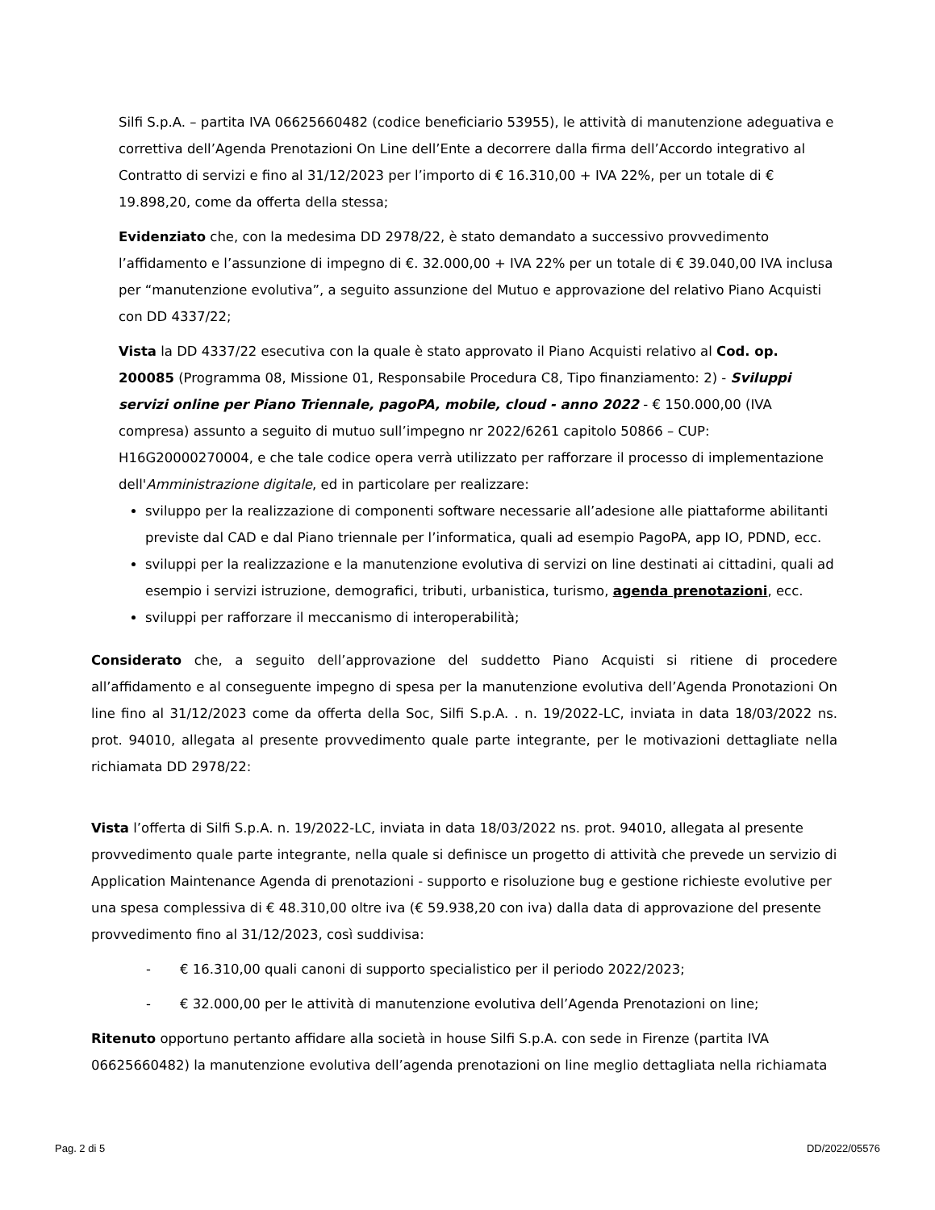Silfi S.p.A. – partita IVA 06625660482 (codice beneficiario 53955), le attività di manutenzione adeguativa e correttiva dell’Agenda Prenotazioni On Line dell’Ente a decorrere dalla firma dell’Accordo integrativo al Contratto di servizi e fino al 31/12/2023 per l’importo di € 16.310,00 + IVA 22%, per un totale di € 19.898,20, come da offerta della stessa;
Evidenziato che, con la medesima DD 2978/22, è stato demandato a successivo provvedimento l’affidamento e l’assunzione di impegno di €. 32.000,00 + IVA 22% per un totale di € 39.040,00 IVA inclusa per “manutenzione evolutiva”, a seguito assunzione del Mutuo e approvazione del relativo Piano Acquisti con DD 4337/22;
Vista la DD 4337/22 esecutiva con la quale è stato approvato il Piano Acquisti relativo al Cod. op. 200085 (Programma 08, Missione 01, Responsabile Procedura C8, Tipo finanziamento: 2) - Sviluppi servizi online per Piano Triennale, pagoPA, mobile, cloud - anno 2022 - € 150.000,00 (IVA compresa) assunto a seguito di mutuo sull’impegno nr 2022/6261 capitolo 50866 – CUP: H16G20000270004, e che tale codice opera verrà utilizzato per rafforzare il processo di implementazione dell'Amministrazione digitale, ed in particolare per realizzare:
sviluppo per la realizzazione di componenti software necessarie all’adesione alle piattaforme abilitanti previste dal CAD e dal Piano triennale per l’informatica, quali ad esempio PagoPA, app IO, PDND, ecc.
sviluppi per la realizzazione e la manutenzione evolutiva di servizi on line destinati ai cittadini, quali ad esempio i servizi istruzione, demografici, tributi, urbanistica, turismo, agenda prenotazioni, ecc.
sviluppi per rafforzare il meccanismo di interoperabilità;
Considerato che, a seguito dell’approvazione del suddetto Piano Acquisti si ritiene di procedere all’affidamento e al conseguente impegno di spesa per la manutenzione evolutiva dell’Agenda Pronotazioni On line fino al 31/12/2023 come da offerta della Soc, Silfi S.p.A. . n. 19/2022-LC, inviata in data 18/03/2022 ns. prot. 94010, allegata al presente provvedimento quale parte integrante, per le motivazioni dettagliate nella richiamata DD 2978/22:
Vista l’offerta di Silfi S.p.A. n. 19/2022-LC, inviata in data 18/03/2022 ns. prot. 94010, allegata al presente provvedimento quale parte integrante, nella quale si definisce un progetto di attività che prevede un servizio di Application Maintenance Agenda di prenotazioni - supporto e risoluzione bug e gestione richieste evolutive per una spesa complessiva di € 48.310,00 oltre iva (€ 59.938,20 con iva) dalla data di approvazione del presente provvedimento fino al 31/12/2023, così suddivisa:
- € 16.310,00 quali canoni di supporto specialistico per il periodo 2022/2023;
- € 32.000,00 per le attività di manutenzione evolutiva dell’Agenda Prenotazioni on line;
Ritenuto opportuno pertanto affidare alla società in house Silfi S.p.A. con sede in Firenze (partita IVA 06625660482) la manutenzione evolutiva dell’agenda prenotazioni on line meglio dettagliata nella richiamata
Pag. 2 di 5 DD/2022/05576